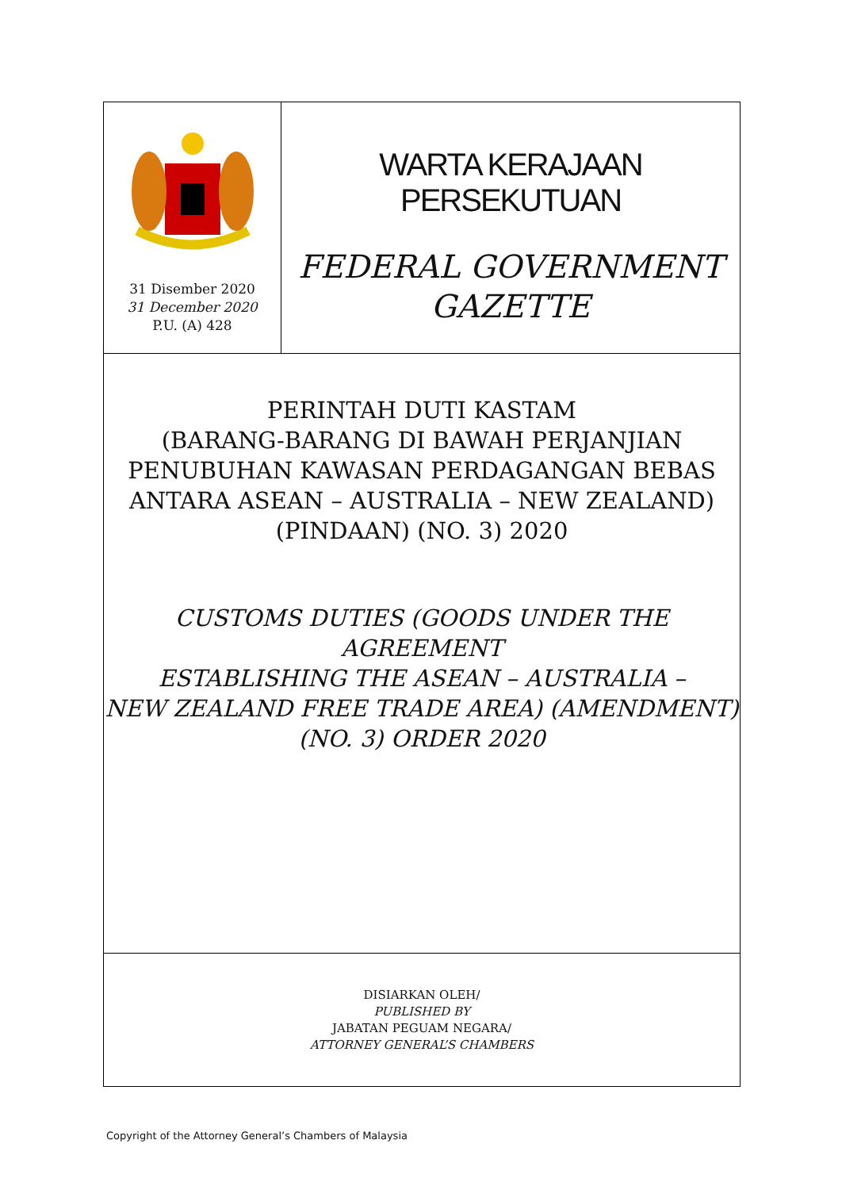31 Disember 2020
31 December 2020
P.U. (A) 428
WARTA KERAJAAN PERSEKUTUAN
FEDERAL GOVERNMENT
GAZETTE
PERINTAH DUTI KASTAM
(BARANG-BARANG DI BAWAH PERJANJIAN
PENUBUHAN KAWASAN PERDAGANGAN BEBAS
ANTARA ASEAN – AUSTRALIA – NEW ZEALAND)
(PINDAAN) (NO. 3) 2020
CUSTOMS DUTIES (GOODS UNDER THE AGREEMENT
ESTABLISHING THE ASEAN – AUSTRALIA –
NEW ZEALAND FREE TRADE AREA) (AMENDMENT)
(NO. 3) ORDER 2020
DISIARKAN OLEH/
PUBLISHED BY
JABATAN PEGUAM NEGARA/
ATTORNEY GENERAL’S CHAMBERS
Copyright of the Attorney General’s Chambers of Malaysia